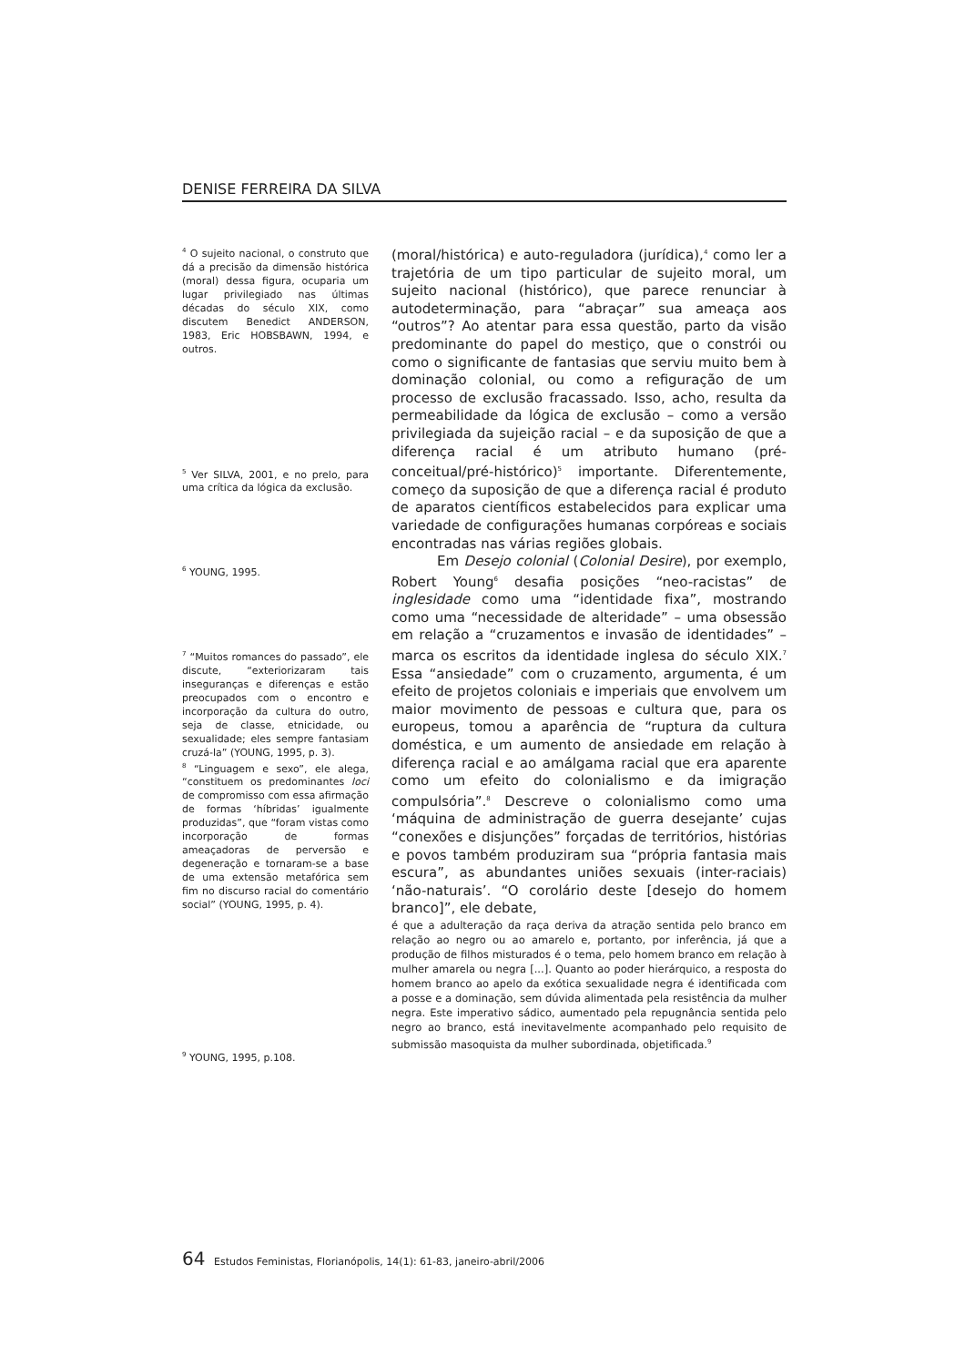DENISE FERREIRA DA SILVA
<sup>4</sup> O sujeito nacional, o construto que dá a precisão da dimensão histórica (moral) dessa figura, ocuparia um lugar privilegiado nas últimas décadas do século XIX, como discutem Benedict ANDERSON, 1983, Eric HOBSBAWN, 1994, e outros.
<sup>5</sup> Ver SILVA, 2001, e no prelo, para uma crítica da lógica da exclusão.
<sup>6</sup> YOUNG, 1995.
<sup>7</sup> “Muitos romances do passado”, ele discute, “exteriorizaram tais inseguranças e diferenças e estão preocupados com o encontro e incorporação da cultura do outro, seja de classe, etnicidade, ou sexualidade; eles sempre fantasiam cruzá-la” (YOUNG, 1995, p. 3).
<sup>8</sup> “Linguagem e sexo”, ele alega, “constituem os predominantes loci de compromisso com essa afirmação de formas ‘híbridas’ igualmente produzidas”, que “foram vistas como incorporação de formas ameaçadoras de perversão e degeneração e tornaram-se a base de uma extensão metafórica sem fim no discurso racial do comentário social” (YOUNG, 1995, p. 4).
<sup>9</sup> YOUNG, 1995, p.108.
(moral/histórica) e auto-reguladora (jurídica),<sup>4</sup> como ler a trajetória de um tipo particular de sujeito moral, um sujeito nacional (histórico), que parece renunciar à autodeterminação, para “abraçar” sua ameaça aos “outros”? Ao atentar para essa questão, parto da visão predominante do papel do mestiço, que o constrói ou como o significante de fantasias que serviu muito bem à dominação colonial, ou como a refiguração de um processo de exclusão fracassado. Isso, acho, resulta da permeabilidade da lógica de exclusão – como a versão privilegiada da sujeição racial – e da suposição de que a diferença racial é um atributo humano (pré-conceitual/pré-histórico)<sup>5</sup> importante. Diferentemente, começo da suposição de que a diferença racial é produto de aparatos científicos estabelecidos para explicar uma variedade de configurações humanas corpóreas e sociais encontradas nas várias regiões globais.
Em Desejo colonial (Colonial Desire), por exemplo, Robert Young<sup>6</sup> desafia posições “neo-racistas” de inglesidade como uma “identidade fixa”, mostrando como uma “necessidade de alteridade” – uma obsessão em relação a “cruzamentos e invasão de identidades” – marca os escritos da identidade inglesa do século XIX.<sup>7</sup> Essa “ansiedade” com o cruzamento, argumenta, é um efeito de projetos coloniais e imperiais que envolvem um maior movimento de pessoas e cultura que, para os europeus, tomou a aparência de “ruptura da cultura doméstica, e um aumento de ansiedade em relação à diferença racial e ao amálgama racial que era aparente como um efeito do colonialismo e da imigração compulsória”.<sup>8</sup> Descreve o colonialismo como uma ‘máquina de administração de guerra desejante’ cujas “conexões e disjunções” forçadas de territórios, histórias e povos também produziram sua “própria fantasia mais escura”, as abundantes uniões sexuais (inter-raciais) ‘não-naturais’. “O corolário deste [desejo do homem branco]”, ele debate,
é que a adulteração da raça deriva da atração sentida pelo branco em relação ao negro ou ao amarelo e, portanto, por inferência, já que a produção de filhos misturados é o tema, pelo homem branco em relação à mulher amarela ou negra [...]. Quanto ao poder hierárquico, a resposta do homem branco ao apelo da exótica sexualidade negra é identificada com a posse e a dominação, sem dúvida alimentada pela resistência da mulher negra. Este imperativo sádico, aumentado pela repugnância sentida pelo negro ao branco, está inevitavelmente acompanhado pelo requisito de submissão masoquista da mulher subordinada, objetificada.<sup>9</sup>
64 Estudos Feministas, Florianópolis, 14(1): 61-83, janeiro-abril/2006